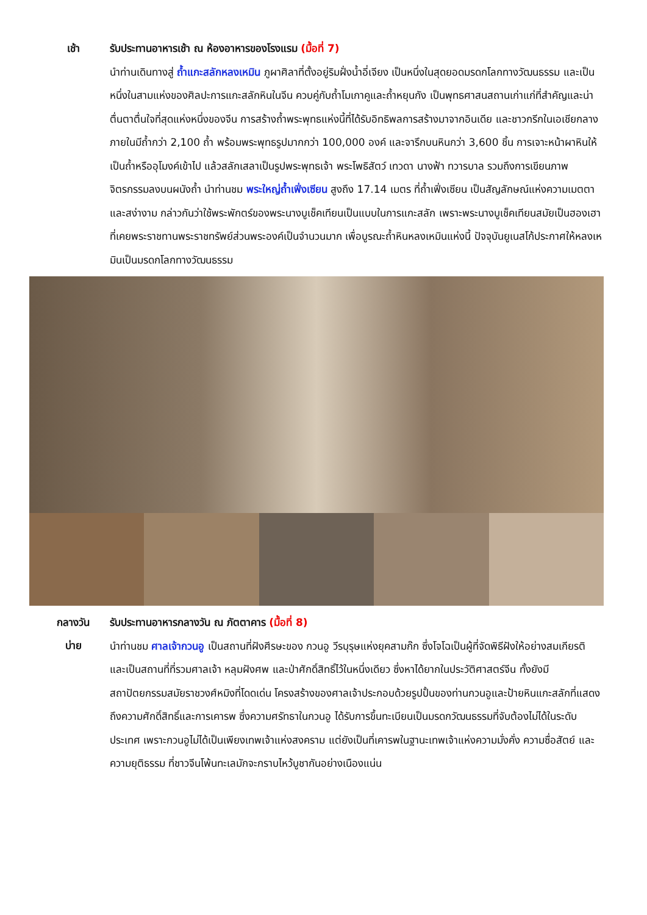เช้า
รับประทานอาหารเช้า ณ ห้องอาหารของโรงแรม (มื้อที่ 7)
นำท่านเดินทางสู่ ถ้ำแกะสลักหลงเหมิน ภูผาศิลาที่ตั้งอยู่ริมฝั่งน้ำอี่เจียง เป็นหนึ่งในสุดยอดมรดกโลกทางวัฒนธรรม และเป็นหนึ่งในสามแห่งของศิลปะการแกะสลักหินในจีน ควบคู่กับถ้ำโมเกาคูและถ้ำหยุนกัง เป็นพุทธศาสนสถานเก่าแก่ที่สำคัญและน่าตื่นตาตื่นใจที่สุดแห่งหนึ่งของจีน การสร้างถ้ำพระพุทธแห่งนี้ที่ได้รับอิทธิพลการสร้างมาจากอินเดีย และชาวกรีกในเอเชียกลาง ภายในมีถ้ำกว่า 2,100 ถ้ำ พร้อมพระพุทธรูปมากกว่า 100,000 องค์ และจารึกบนหินกว่า 3,600 ชิ้น การเจาะหน้าผาหินให้เป็นถ้ำหรืออุโมงค์เข้าไป แล้วสลักเสลาเป็นรูปพระพุทธเจ้า พระโพธิสัตว์ เทวดา นางฟ้า ทวารบาล รวมถึงการเขียนภาพจิตรกรรมลงบนผนังถ้ำ นำท่านชม พระใหญ่ถ้ำเฟิ่งเซียน สูงถึง 17.14 เมตร ที่ถ้ำเฟิ่งเซียน เป็นสัญลักษณ์แห่งความเมตตาและสง่างาม กล่าวกันว่าใช้พระพักตร์ของพระนางบูเช็คเทียนเป็นแบบในการแกะสลัก เพราะพระนางบูเช็คเทียนสมัยเป็นฮองเฮา ที่เคยพระราชทานพระราชทรัพย์ส่วนพระองค์เป็นจำนวนมาก เพื่อบูรณะถ้ำหินหลงเหมินแห่งนี้ ปัจจุบันยูเนสโก้ประกาศให้หลงเหมินเป็นมรดกโลกทางวัฒนธรรม
กลางวัน
บ่าย
รับประทานอาหารกลางวัน ณ ภัตตาคาร (มื้อที่ 8)
นำท่านชม ศาลเจ้ากวนอู เป็นสถานที่ฝังศีรษะของ กวนอู วีรบุรุษแห่งยุคสามก๊ก ซึ่งโจโฉเป็นผู้ที่จัดพิธีฝังให้อย่างสมเกียรติ และเป็นสถานที่ที่รวมศาลเจ้า หลุมฝังศพ และป่าศักดิ์สิทธิ์ไว้ในหนึ่งเดียว ซึ่งหาได้ยากในประวัติศาสตร์จีน ทั้งยังมีสถาปัตยกรรมสมัยราชวงศ์หมิงที่โดดเด่น โครงสร้างของศาลเจ้าประกอบด้วยรูปปั้นของท่านกวนอูและป้ายหินแกะสลักที่แสดงถึงความศักดิ์สิทธิ์และการเคารพ ซึ่งความศรัทธาในกวนอู ได้รับการขึ้นทะเบียนเป็นมรดกวัฒนธรรมที่จับต้องไม่ได้ในระดับประเทศ เพราะกวนอูไม่ได้เป็นเพียงเทพเจ้าแห่งสงคราม แต่ยังเป็นที่เคารพในฐานะเทพเจ้าแห่งความมั่งคั่ง ความซื่อสัตย์ และความยุติธรรม ที่ชาวจีนโพ้นทะเลมักจะกราบไหว้บูชากันอย่างเนืองแน่น